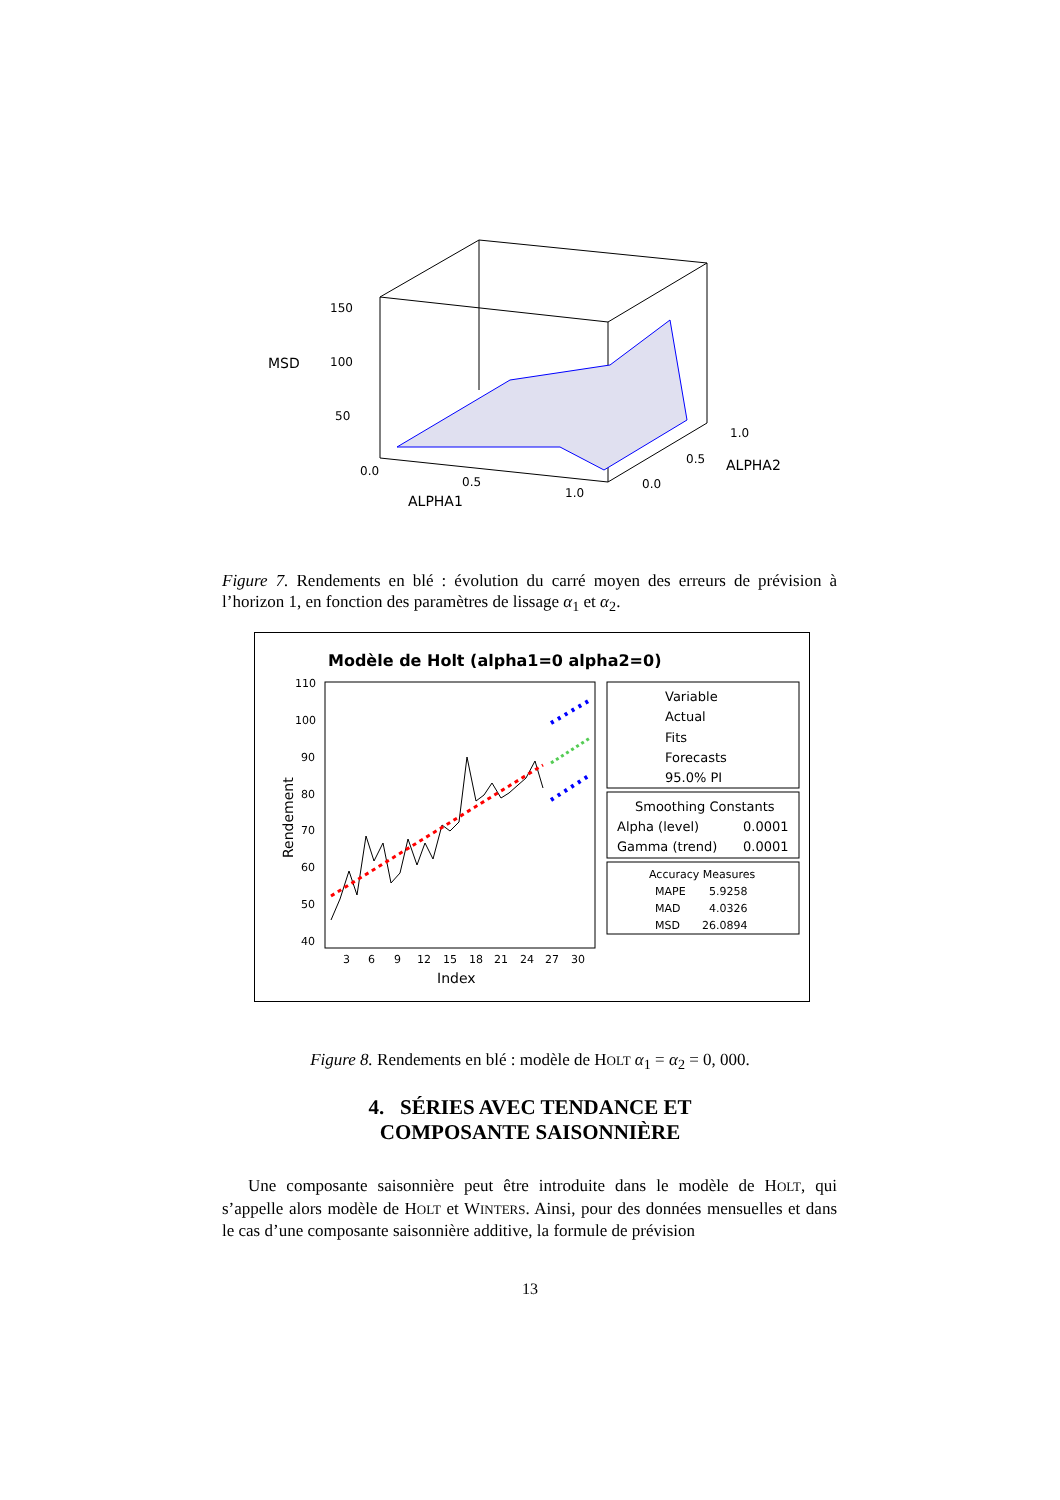150
100
50
MSD
0.0
0.5
1.0
ALPHA1
0.0
0.5
1.0
ALPHA2
Figure 7. Rendements en blé : évolution du carré moyen des erreurs de prévision à l’horizon 1, en fonction des paramètres de lissage α<sub>1</sub> et α<sub>2</sub>.
Modèle de Holt (alpha1=0 alpha2=0)
110
100
90
80
70
60
50
40
3
6
9
12
15
18
21
24
27
30
Index
Rendement
Variable
Actual
Fits
Forecasts
95.0% PI
Smoothing Constants
Alpha (level)
0.0001
Gamma (trend)
0.0001
Accuracy Measures
MAPE
5.9258
MAD
4.0326
MSD
26.0894
Figure 8. Rendements en blé : modèle de HOLT α<sub>1</sub> = α<sub>2</sub> = 0, 000.
4. SÉRIES AVEC TENDANCE ET
COMPOSANTE SAISONNIÈRE
Une composante saisonnière peut être introduite dans le modèle de HOLT, qui s’appelle alors modèle de HOLT et WINTERS. Ainsi, pour des données mensuelles et dans le cas d’une composante saisonnière additive, la formule de prévision
13